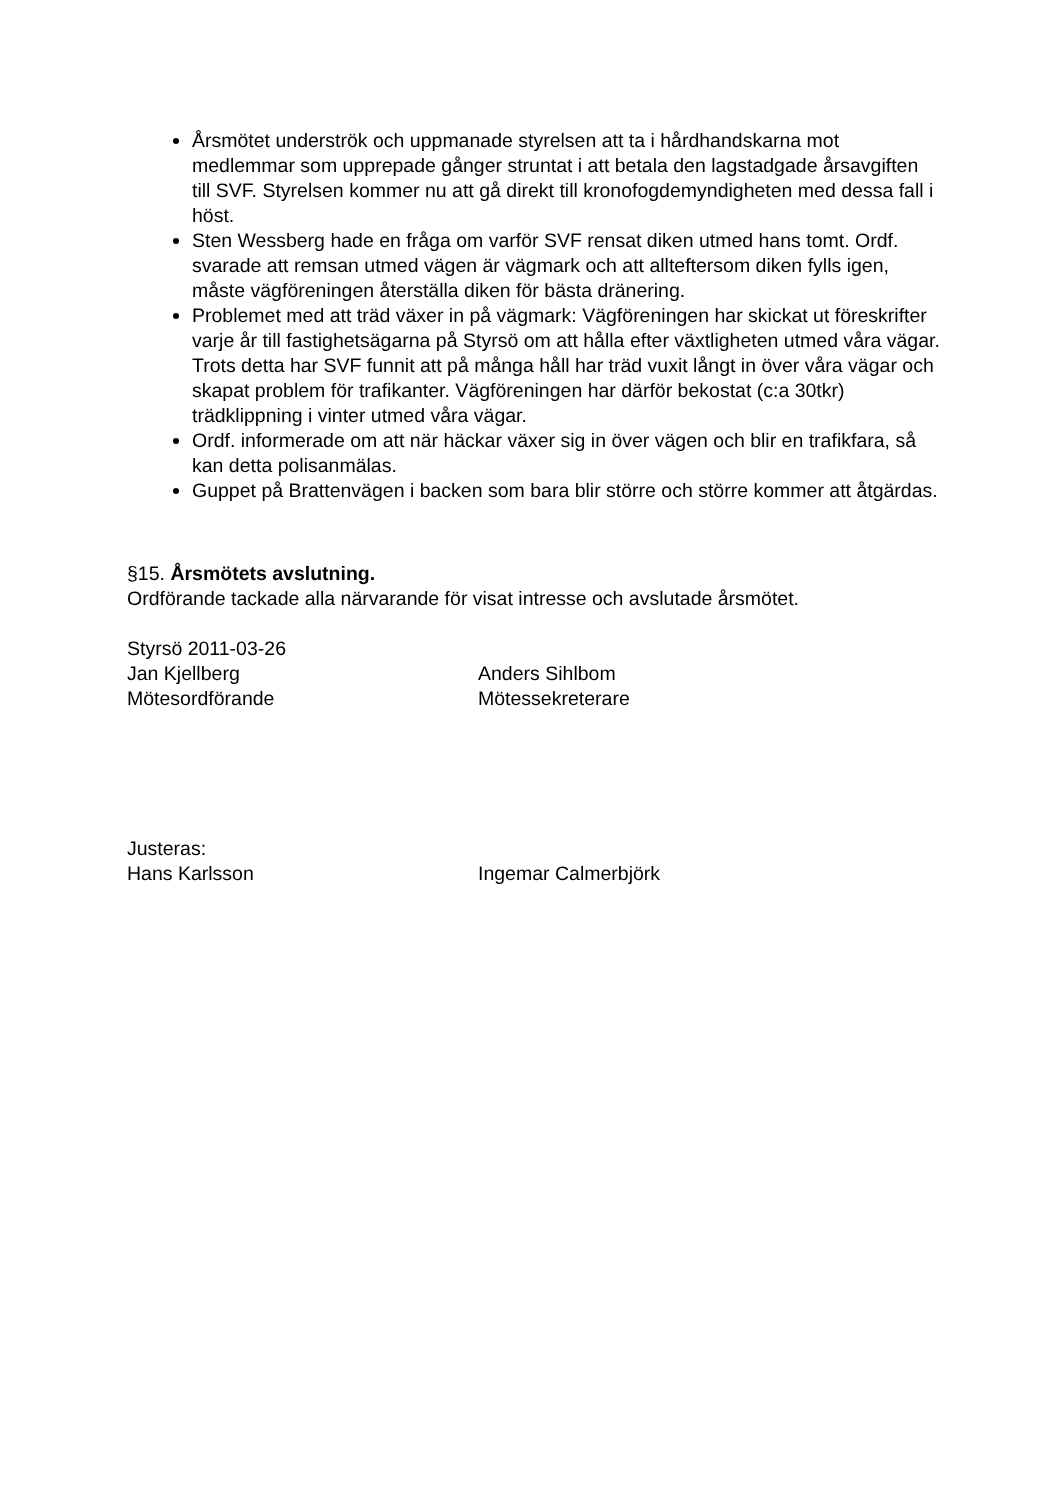Årsmötet underströk och uppmanade styrelsen att ta i hårdhandskarna mot medlemmar som upprepade gånger struntat i att betala den lagstadgade årsavgiften till SVF. Styrelsen kommer nu att gå direkt till kronofogdemyndigheten med dessa fall i höst.
Sten Wessberg hade en fråga om varför SVF rensat diken utmed hans tomt. Ordf. svarade att remsan utmed vägen är vägmark och att allteftersom diken fylls igen, måste vägföreningen återställa diken för bästa dränering.
Problemet med att träd växer in på vägmark: Vägföreningen har skickat ut föreskrifter varje år till fastighetsägarna på Styrsö om att hålla efter växtligheten utmed våra vägar. Trots detta har SVF funnit att på många håll har träd vuxit långt in över våra vägar och skapat problem för trafikanter. Vägföreningen har därför bekostat (c:a 30tkr) trädklippning i vinter utmed våra vägar.
Ordf. informerade om att när häckar växer sig in över vägen och blir en trafikfara, så kan detta polisanmälas.
Guppet på Brattenvägen i backen som bara blir större och större kommer att åtgärdas.
§15. Årsmötets avslutning.
Ordförande tackade alla närvarande för visat intresse och avslutade årsmötet.
Styrsö 2011-03-26
Jan Kjellberg Anders Sihlbom
Mötesordförande Mötessekreterare
Justeras:
Hans Karlsson Ingemar Calmerbjörk